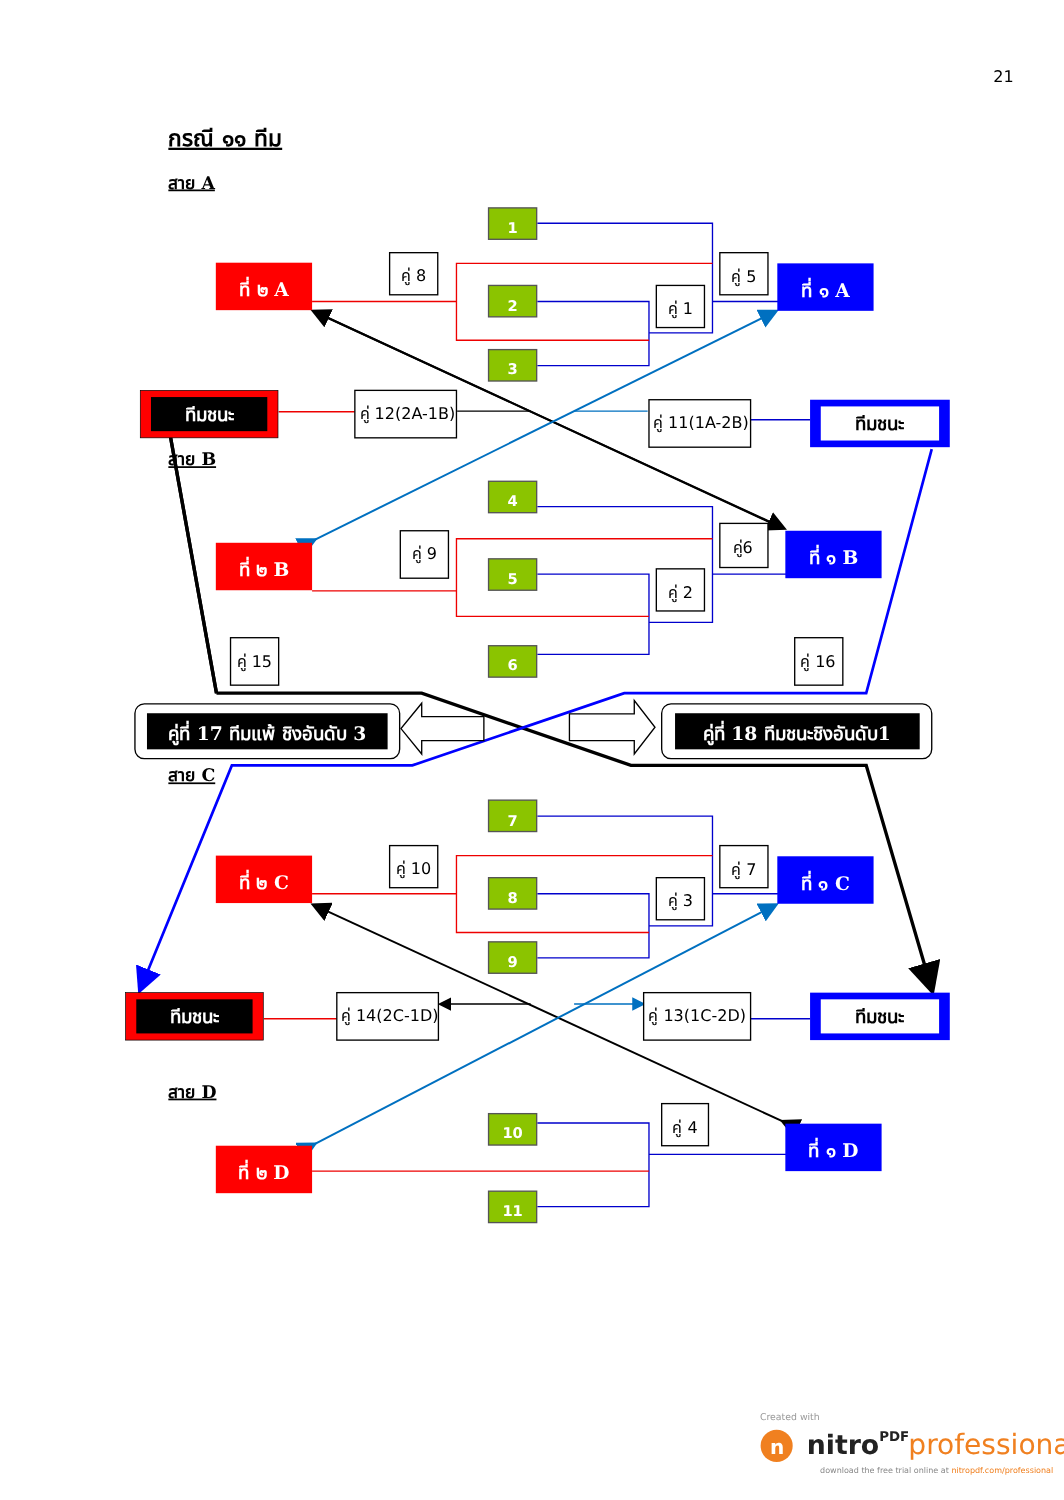21
กรณี ๑๑ ทีม
สาย A
1
ที่ ๒ A
คู่ 8
คู่ 5
ที่ ๑ A
2
คู่ 1
3
ทีมชนะ
คู่ 12(2A-1B)
คู่ 11(1A-2B)
ทีมชนะ
สาย B
4
คู่6
ที่ ๑ B
คู่ 9
ที่ ๒ B
5
คู่ 2
คู่ 15
6
คู่ 16
คู่ที่ 17 ทีมแพ้ ชิงอันดับ 3
คู่ที่ 18 ทีมชนะชิงอันดับ1
สาย C
7
คู่ 10
คู่ 7
ที่ ๒ C
ที่ ๑ C
8
คู่ 3
9
ทีมชนะ
คู่ 14(2C-1D)
คู่ 13(1C-2D)
ทีมชนะ
สาย D
คู่ 4
10
ที่ ๑ D
ที่ ๒ D
11
Created with
n
nitroPDF
professional
download the free trial online at nitropdf.com/professional